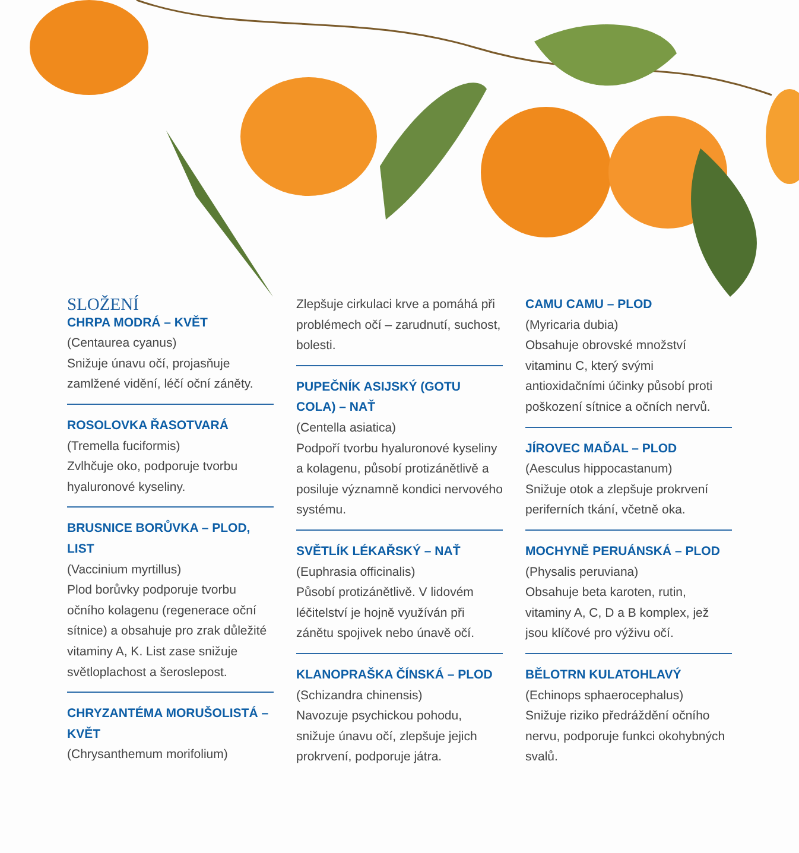SLOŽENÍ
CHRPA MODRÁ – KVĚT
(Centaurea cyanus)
Snižuje únavu očí, projasňuje zamlžené vidění, léčí oční záněty.
ROSOLOVKA ŘASOTVARÁ
(Tremella fuciformis)
Zvlhčuje oko, podporuje tvorbu hyaluronové kyseliny.
BRUSNICE BORŮVKA – PLOD, LIST
(Vaccinium myrtillus)
Plod borůvky podporuje tvorbu očního kolagenu (regenerace oční sítnice) a obsahuje pro zrak důležité vitaminy A, K. List zase snižuje světloplachost a šeroslepost.
CHRYZANTÉMA MORUŠOLISTÁ – KVĚT
(Chrysanthemum morifolium)
Zlepšuje cirkulaci krve a pomáhá při problémech očí – zarudnutí, suchost, bolesti.
PUPEČNÍK ASIJSKÝ (GOTU COLA) – NAŤ
(Centella asiatica)
Podpoří tvorbu hyaluronové kyseliny a kolagenu, působí protizánětlivě a posiluje významně kondici nervového systému.
SVĚTLÍK LÉKAŘSKÝ – NAŤ
(Euphrasia officinalis)
Působí protizánětlivě. V lidovém léčitelství je hojně využíván při zánětu spojivek nebo únavě očí.
KLANOPRAŠKA ČÍNSKÁ – PLOD
(Schizandra chinensis)
Navozuje psychickou pohodu, snižuje únavu očí, zlepšuje jejich prokrvení, podporuje játra.
CAMU CAMU – PLOD
(Myricaria dubia)
Obsahuje obrovské množství vitaminu C, který svými antioxidačními účinky působí proti poškození sítnice a očních nervů.
JÍROVEC MAĎAL – PLOD
(Aesculus hippocastanum)
Snižuje otok a zlepšuje prokrvení periferních tkání, včetně oka.
MOCHYNĚ PERUÁNSKÁ – PLOD
(Physalis peruviana)
Obsahuje beta karoten, rutin, vitaminy A, C, D a B komplex, jež jsou klíčové pro výživu očí.
BĚLOTRN KULATOHLAVÝ
(Echinops sphaerocephalus)
Snižuje riziko předráždění očního nervu, podporuje funkci okohybných svalů.